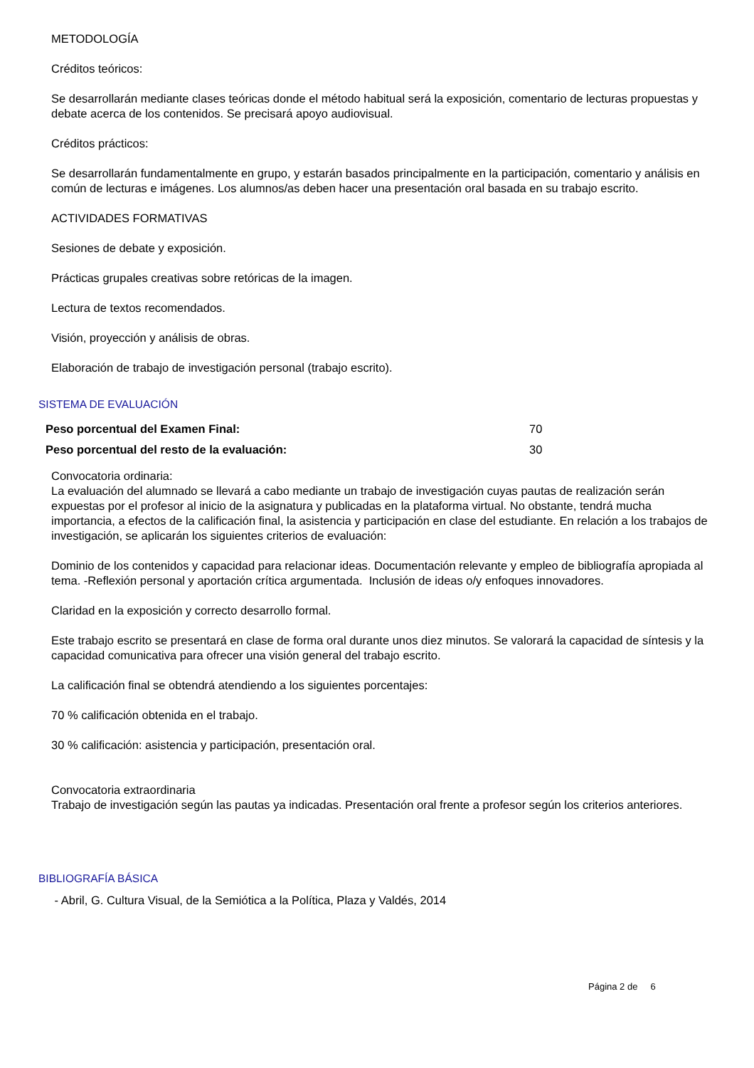METODOLOGÍA
Créditos teóricos:
Se desarrollarán mediante clases teóricas donde el método habitual será la exposición, comentario de lecturas propuestas y debate acerca de los contenidos. Se precisará apoyo audiovisual.
Créditos prácticos:
Se desarrollarán fundamentalmente en grupo, y estarán basados principalmente en la participación, comentario y análisis en común de lecturas e imágenes. Los alumnos/as deben hacer una presentación oral basada en su trabajo escrito.
ACTIVIDADES FORMATIVAS
Sesiones de debate y exposición.
Prácticas grupales creativas sobre retóricas de la imagen.
Lectura de textos recomendados.
Visión, proyección y análisis de obras.
Elaboración de trabajo de investigación personal (trabajo escrito).
SISTEMA DE EVALUACIÓN
| Peso porcentual del Examen Final: | 70 |
| Peso porcentual del resto de la evaluación: | 30 |
Convocatoria ordinaria:
La evaluación del alumnado se llevará a cabo mediante un trabajo de investigación cuyas pautas de realización serán expuestas por el profesor al inicio de la asignatura y publicadas en la plataforma virtual. No obstante, tendrá mucha importancia, a efectos de la calificación final, la asistencia y participación en clase del estudiante. En relación a los trabajos de investigación, se aplicarán los siguientes criterios de evaluación:
Dominio de los contenidos y capacidad para relacionar ideas. Documentación relevante y empleo de bibliografía apropiada al tema. -Reflexión personal y aportación crítica argumentada. Inclusión de ideas o/y enfoques innovadores.
Claridad en la exposición y correcto desarrollo formal.
Este trabajo escrito se presentará en clase de forma oral durante unos diez minutos. Se valorará la capacidad de síntesis y la capacidad comunicativa para ofrecer una visión general del trabajo escrito.
La calificación final se obtendrá atendiendo a los siguientes porcentajes:
70 % calificación obtenida en el trabajo.
30 % calificación: asistencia y participación, presentación oral.
Convocatoria extraordinaria
Trabajo de investigación según las pautas ya indicadas. Presentación oral frente a profesor según los criterios anteriores.
BIBLIOGRAFÍA BÁSICA
- Abril, G. Cultura Visual, de la Semiótica a la Política, Plaza y Valdés, 2014
Página 2 de 6